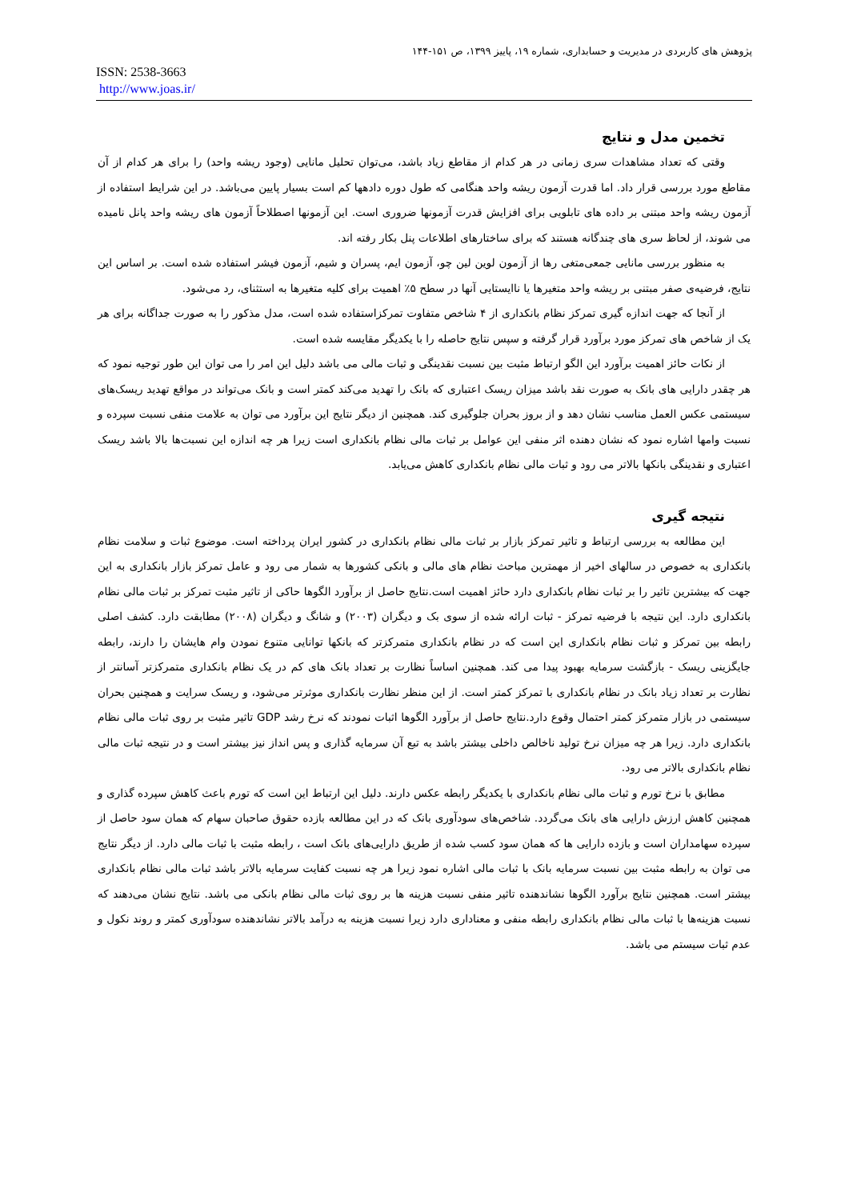پژوهش های کاربردی در مدیریت و حسابداری، شماره ۱۹، پاییز ۱۳۹۹، ص ۱۵۱-۱۴۴
ISSN: 2538-3663
http://www.joas.ir/
تخمین مدل و نتایج
وقتی که تعداد مشاهدات سری زمانی در هر کدام از مقاطع زیاد باشد، می‌توان تحلیل مانایی (وجود ریشه واحد) را برای هر کدام از آن مقاطع مورد بررسی قرار داد. اما قدرت آزمون ریشه واحد هنگامی که طول دوره دادهها کم است بسیار پایین می‌باشد. در این شرایط استفاده از آزمون ریشه واحد مبتنی بر داده های تابلویی برای افزایش قدرت آزمونها ضروری است. این آزمونها اصطلاحاً آزمون های ریشه واحد پانل نامیده می شوند، از لحاظ سری های چندگانه هستند که برای ساختارهای اطلاعات پنل بکار رفته اند.
به منظور بررسی مانایی جمعی‌متغی رها از آزمون لوین لین چو، آزمون ایم، پسران و شیم، آزمون فیشر استفاده شده است. بر اساس این نتایج، فرضیه‌ی صفر مبتنی بر ریشه واحد متغیرها یا ناایستایی آنها در سطح ۵٪ اهمیت برای کلیه متغیرها به استثنای، رد می‌شود.
از آنجا که جهت اندازه گیری تمرکز نظام بانکداری از ۴ شاخص متفاوت تمرکزاستفاده شده است، مدل مذکور را به صورت جداگانه برای هر یک از شاخص های تمرکز مورد برآورد قرار گرفته و سپس نتایج حاصله را با یکدیگر مقایسه شده است.
از نکات حائز اهمیت برآورد این الگو ارتباط مثبت بین نسبت نقدینگی و ثبات مالی می باشد دلیل این امر را می توان این طور توجیه نمود که هر چقدر دارایی های بانک به صورت نقد باشد میزان ریسک اعتباری که بانک را تهدید می‌کند کمتر است و بانک می‌تواند در مواقع تهدید ریسک‌های سیستمی عکس العمل مناسب نشان دهد و از بروز بحران جلوگیری کند. همچنین از دیگر نتایج این برآورد می توان به علامت منفی نسبت سپرده و نسبت وامها اشاره نمود که نشان دهنده اثر منفی این عوامل بر ثبات مالی نظام بانکداری است زیرا هر چه اندازه این نسبت‌ها بالا باشد ریسک اعتباری و نقدینگی بانکها بالاتر می رود و ثبات مالی نظام بانکداری کاهش می‌یابد.
نتیجه گیری
این مطالعه به بررسی ارتباط و تاثیر تمرکز بازار بر ثبات مالی نظام بانکداری در کشور ایران پرداخته است. موضوع ثبات و سلامت نظام بانکداری به خصوص در سالهای اخیر از مهمترین مباحث نظام های مالی و بانکی کشورها به شمار می رود و عامل تمرکز بازار بانکداری به این جهت که بیشترین تاثیر را بر ثبات نظام بانکداری دارد حائز اهمیت است.نتایج حاصل از برآورد الگوها حاکی از تاثیر مثبت تمرکز بر ثبات مالی نظام بانکداری دارد. این نتیجه با فرضیه تمرکز - ثبات ارائه شده از سوی بک و دیگران (۲۰۰۳) و شانگ و دیگران (۲۰۰۸) مطابقت دارد. کشف اصلی رابطه بین تمرکز و ثبات نظام بانکداری این است که در نظام بانکداری متمرکزتر که بانکها توانایی متنوع نمودن وام هایشان را دارند، رابطه جایگزینی ریسک - بازگشت سرمایه بهبود پیدا می کند. همچنین اساساً نظارت بر تعداد بانک های کم در یک نظام بانکداری متمرکزتر آسانتر از نظارت بر تعداد زیاد بانک در نظام بانکداری با تمرکز کمتر است. از این منظر نظارت بانکداری موثرتر می‌شود، و ریسک سرایت و همچنین بحران سیستمی در بازار متمرکز کمتر احتمال وقوع دارد.نتایج حاصل از برآورد الگوها اثبات نمودند که نرخ رشد GDP تاثیر مثبت بر روی ثبات مالی نظام بانکداری دارد. زیرا هر چه میزان نرخ تولید ناخالص داخلی بیشتر باشد به تبع آن سرمایه گذاری و پس انداز نیز بیشتر است و در نتیجه ثبات مالی نظام بانکداری بالاتر می رود.
مطابق با نرخ تورم و ثبات مالی نظام بانکداری با یکدیگر رابطه عکس دارند. دلیل این ارتباط این است که تورم باعث کاهش سپرده گذاری و همچنین کاهش ارزش دارایی های بانک می‌گردد. شاخص‌های سودآوری بانک که در این مطالعه بازده حقوق صاحبان سهام که همان سود حاصل از سپرده سهامداران است و بازده دارایی ها که همان سود کسب شده از طریق دارایی‌های بانک است ، رابطه مثبت با ثبات مالی دارد. از دیگر نتایج می توان به رابطه مثبت بین نسبت سرمایه بانک با ثبات مالی اشاره نمود زیرا هر چه نسبت کفایت سرمایه بالاتر باشد ثبات مالی نظام بانکداری بیشتر است. همچنین نتایج برآورد الگوها نشاندهنده تاثیر منفی نسبت هزینه ها بر روی ثبات مالی نظام بانکی می باشد. نتایج نشان می‌دهند که نسبت هزینه‌ها با ثبات مالی نظام بانکداری رابطه منفی و معناداری دارد زیرا نسبت هزینه به درآمد بالاتر نشاندهنده سودآوری کمتر و روند نکول و عدم ثبات سیستم می باشد.